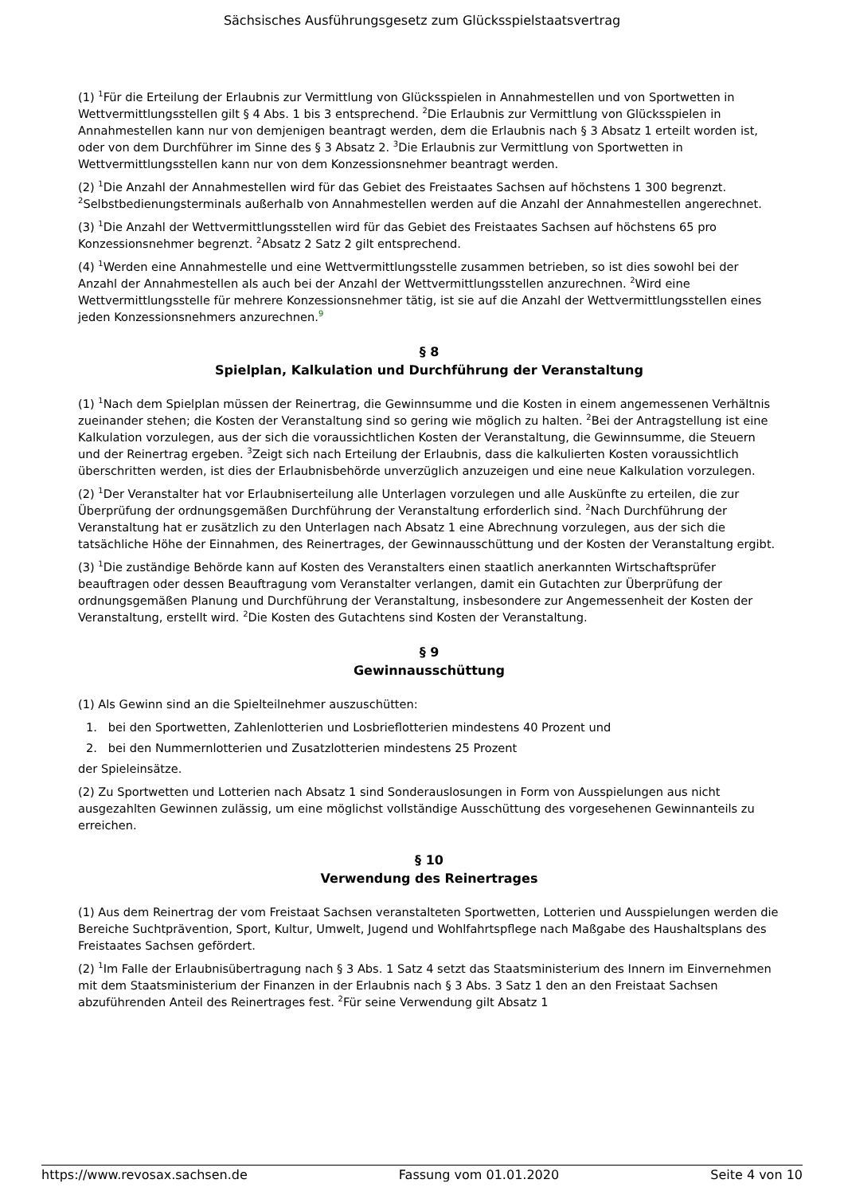Sächsisches Ausführungsgesetz zum Glücksspielstaatsvertrag
(1) <sup>1</sup>Für die Erteilung der Erlaubnis zur Vermittlung von Glücksspielen in Annahmestellen und von Sportwetten in Wettvermittlungsstellen gilt § 4 Abs. 1 bis 3 entsprechend. <sup>2</sup>Die Erlaubnis zur Vermittlung von Glücksspielen in Annahmestellen kann nur von demjenigen beantragt werden, dem die Erlaubnis nach § 3 Absatz 1 erteilt worden ist, oder von dem Durchführer im Sinne des § 3 Absatz 2. <sup>3</sup>Die Erlaubnis zur Vermittlung von Sportwetten in Wettvermittlungsstellen kann nur von dem Konzessionsnehmer beantragt werden.
(2) <sup>1</sup>Die Anzahl der Annahmestellen wird für das Gebiet des Freistaates Sachsen auf höchstens 1 300 begrenzt. <sup>2</sup>Selbstbedienungsterminals außerhalb von Annahmestellen werden auf die Anzahl der Annahmestellen angerechnet.
(3) <sup>1</sup>Die Anzahl der Wettvermittlungsstellen wird für das Gebiet des Freistaates Sachsen auf höchstens 65 pro Konzessionsnehmer begrenzt. <sup>2</sup>Absatz 2 Satz 2 gilt entsprechend.
(4) <sup>1</sup>Werden eine Annahmestelle und eine Wettvermittlungsstelle zusammen betrieben, so ist dies sowohl bei der Anzahl der Annahmestellen als auch bei der Anzahl der Wettvermittlungsstellen anzurechnen. <sup>2</sup>Wird eine Wettvermittlungsstelle für mehrere Konzessionsnehmer tätig, ist sie auf die Anzahl der Wettvermittlungsstellen eines jeden Konzessionsnehmers anzurechnen.<sup>9</sup>
§ 8
Spielplan, Kalkulation und Durchführung der Veranstaltung
(1) <sup>1</sup>Nach dem Spielplan müssen der Reinertrag, die Gewinnsumme und die Kosten in einem angemessenen Verhältnis zueinander stehen; die Kosten der Veranstaltung sind so gering wie möglich zu halten. <sup>2</sup>Bei der Antragstellung ist eine Kalkulation vorzulegen, aus der sich die voraussichtlichen Kosten der Veranstaltung, die Gewinnsumme, die Steuern und der Reinertrag ergeben. <sup>3</sup>Zeigt sich nach Erteilung der Erlaubnis, dass die kalkulierten Kosten voraussichtlich überschritten werden, ist dies der Erlaubnisbehörde unverzüglich anzuzeigen und eine neue Kalkulation vorzulegen.
(2) <sup>1</sup>Der Veranstalter hat vor Erlaubniserteilung alle Unterlagen vorzulegen und alle Auskünfte zu erteilen, die zur Überprüfung der ordnungsgemäßen Durchführung der Veranstaltung erforderlich sind. <sup>2</sup>Nach Durchführung der Veranstaltung hat er zusätzlich zu den Unterlagen nach Absatz 1 eine Abrechnung vorzulegen, aus der sich die tatsächliche Höhe der Einnahmen, des Reinertrages, der Gewinnausschüttung und der Kosten der Veranstaltung ergibt.
(3) <sup>1</sup>Die zuständige Behörde kann auf Kosten des Veranstalters einen staatlich anerkannten Wirtschaftsprüfer beauftragen oder dessen Beauftragung vom Veranstalter verlangen, damit ein Gutachten zur Überprüfung der ordnungsgemäßen Planung und Durchführung der Veranstaltung, insbesondere zur Angemessenheit der Kosten der Veranstaltung, erstellt wird. <sup>2</sup>Die Kosten des Gutachtens sind Kosten der Veranstaltung.
§ 9
Gewinnausschüttung
(1) Als Gewinn sind an die Spielteilnehmer auszuschütten:
1. bei den Sportwetten, Zahlenlotterien und Losbrieflotterien mindestens 40 Prozent und
2. bei den Nummernlotterien und Zusatzlotterien mindestens 25 Prozent
der Spieleinsätze.
(2) Zu Sportwetten und Lotterien nach Absatz 1 sind Sonderauslosungen in Form von Ausspielungen aus nicht ausgezahlten Gewinnen zulässig, um eine möglichst vollständige Ausschüttung des vorgesehenen Gewinnanteils zu erreichen.
§ 10
Verwendung des Reinertrages
(1) Aus dem Reinertrag der vom Freistaat Sachsen veranstalteten Sportwetten, Lotterien und Ausspielungen werden die Bereiche Suchtprävention, Sport, Kultur, Umwelt, Jugend und Wohlfahrtspflege nach Maßgabe des Haushaltsplans des Freistaates Sachsen gefördert.
(2) <sup>1</sup>Im Falle der Erlaubnisübertragung nach § 3 Abs. 1 Satz 4 setzt das Staatsministerium des Innern im Einvernehmen mit dem Staatsministerium der Finanzen in der Erlaubnis nach § 3 Abs. 3 Satz 1 den an den Freistaat Sachsen abzuführenden Anteil des Reinertrages fest. <sup>2</sup>Für seine Verwendung gilt Absatz 1
https://www.revosax.sachsen.de Fassung vom 01.01.2020 Seite 4 von 10